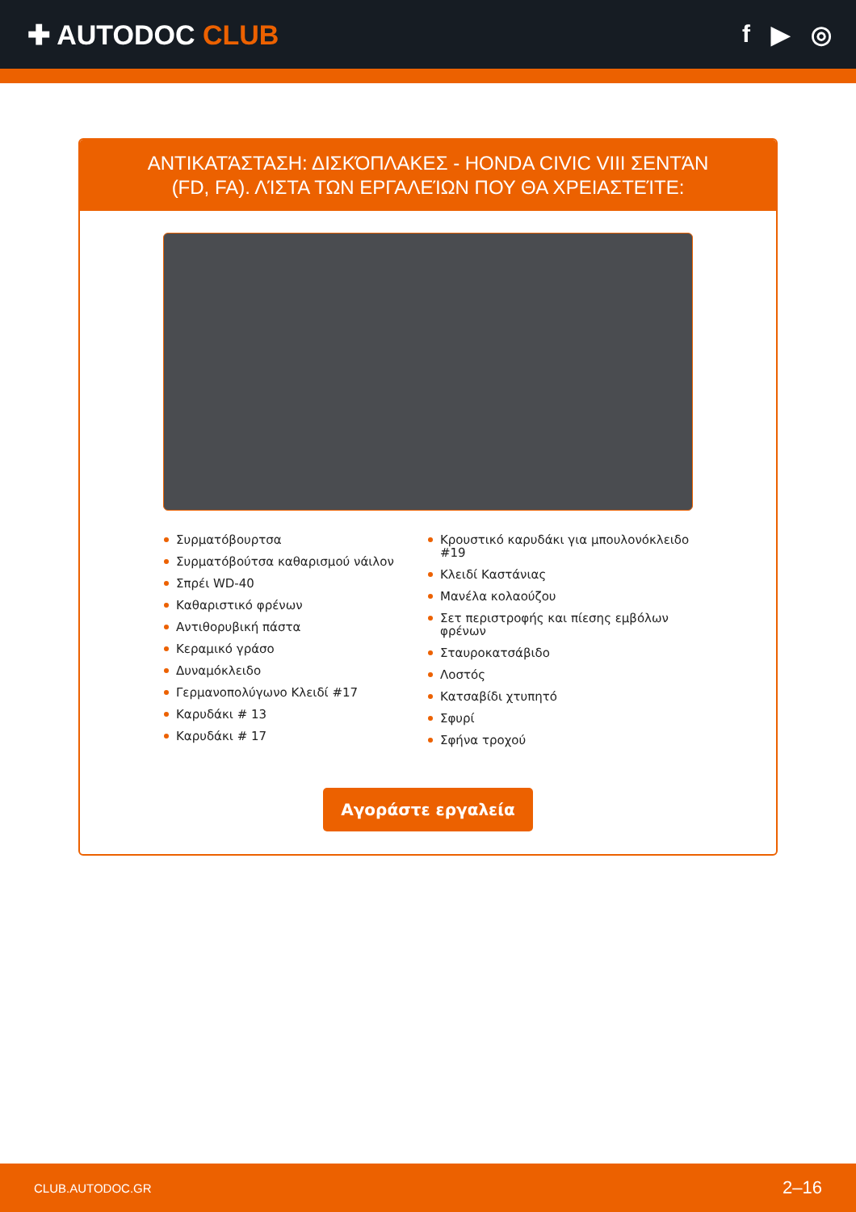✚ AUTODOC CLUB f ▶ ◎
ΑΝΤΙΚΑΤΆΣΤΑΣΗ: ΔΙΣΚΌΠΛΑΚΕΣ - HONDA CIVIC VIII ΣΕΝΤΆΝ (FD, FA). ΛΊΣΤΑ ΤΩΝ ΕΡΓΑΛΕΊΩΝ ΠΟΥ ΘΑ ΧΡΕΙΑΣΤΕΊΤΕ:
Συρματόβουρτσα
Συρματόβούτσα καθαρισμού νάιλον
Σπρέι WD-40
Καθαριστικό φρένων
Αντιθορυβική πάστα
Κεραμικό γράσο
Δυναμόκλειδο
Γερμανοπολύγωνο Κλειδί #17
Καρυδάκι # 13
Καρυδάκι # 17
Κρουστικό καρυδάκι για μπουλονόκλειδο #19
Κλειδί Καστάνιας
Μανέλα κολαούζου
Σετ περιστροφής και πίεσης εμβόλων φρένων
Σταυροκατσάβιδο
Λοστός
Κατσαβίδι χτυπητό
Σφυρί
Σφήνα τροχού
Αγοράστε εργαλεία
CLUB.AUTODOC.GR 2–16